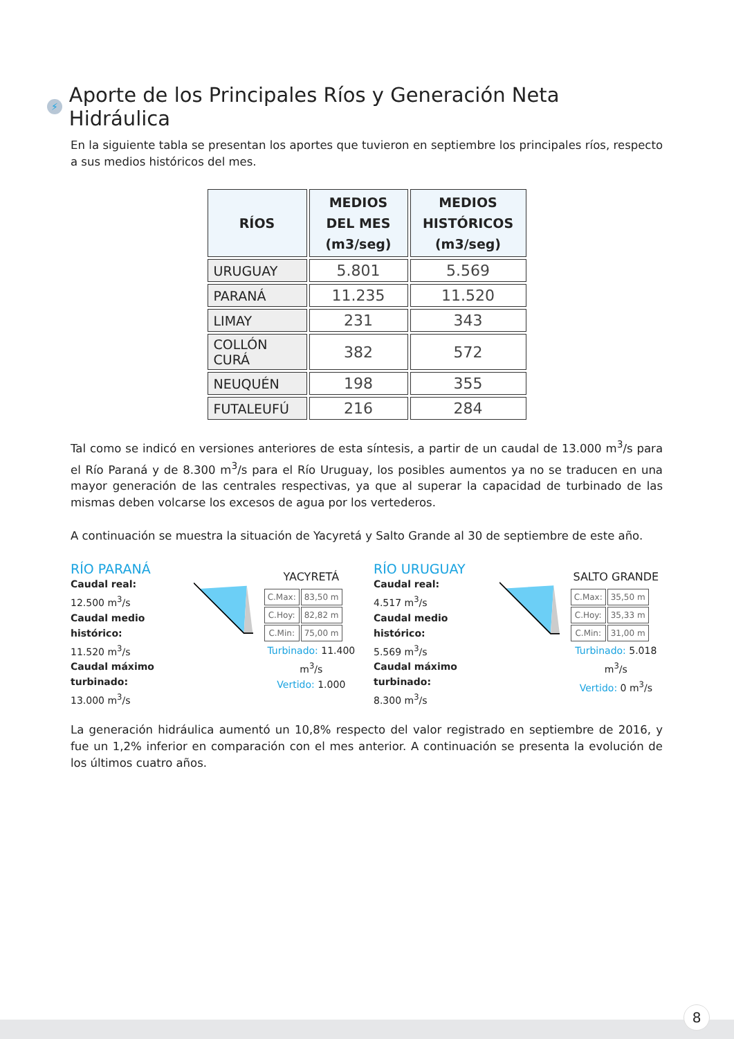⚡ Aporte de los Principales Ríos y Generación Neta Hidráulica
En la siguiente tabla se presentan los aportes que tuvieron en septiembre los principales ríos, respecto a sus medios históricos del mes.
| RÍOS | MEDIOS DEL MES (m3/seg) | MEDIOS HISTÓRICOS (m3/seg) |
| --- | --- | --- |
| URUGUAY | 5.801 | 5.569 |
| PARANÁ | 11.235 | 11.520 |
| LIMAY | 231 | 343 |
| COLLÓN CURÁ | 382 | 572 |
| NEUQUÉN | 198 | 355 |
| FUTALEUFÚ | 216 | 284 |
Tal como se indicó en versiones anteriores de esta síntesis, a partir de un caudal de 13.000 m<sup>3</sup>/s para el Río Paraná y de 8.300 m<sup>3</sup>/s para el Río Uruguay, los posibles aumentos ya no se traducen en una mayor generación de las centrales respectivas, ya que al superar la capacidad de turbinado de las mismas deben volcarse los excesos de agua por los vertederos.
A continuación se muestra la situación de Yacyretá y Salto Grande al 30 de septiembre de este año.
RÍO PARANÁ
Caudal real:
12.500 m<sup>3</sup>/s
Caudal medio histórico:
11.520 m<sup>3</sup>/s
Caudal máximo turbinado:
13.000 m<sup>3</sup>/s
YACYRETÁ
| C.Max: | 83,50 m |
| C.Hoy: | 82,82 m |
| C.Min: | 75,00 m |
Turbinado: 11.400 m<sup>3</sup>/s
Vertido: 1.000
RÍO URUGUAY
Caudal real:
4.517 m<sup>3</sup>/s
Caudal medio histórico:
5.569 m<sup>3</sup>/s
Caudal máximo turbinado:
8.300 m<sup>3</sup>/s
SALTO GRANDE
| C.Max: | 35,50 m |
| C.Hoy: | 35,33 m |
| C.Min: | 31,00 m |
Turbinado: 5.018 m<sup>3</sup>/s
Vertido: 0 m<sup>3</sup>/s
La generación hidráulica aumentó un 10,8% respecto del valor registrado en septiembre de 2016, y fue un 1,2% inferior en comparación con el mes anterior. A continuación se presenta la evolución de los últimos cuatro años.
8